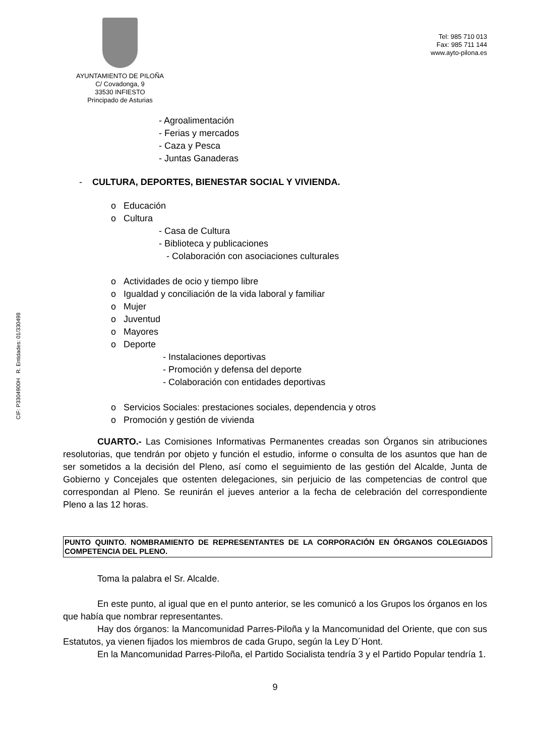CIF: P3304900H R. Entidades: 01/330498
AYUNTAMIENTO DE PILOÑA
C/ Covadonga, 9
33530 INFIESTO
Principado de Asturias
Tel: 985 710 013
Fax: 985 711 144
www.ayto-pilona.es
- Agroalimentación
- Ferias y mercados
- Caza y Pesca
- Juntas Ganaderas
- CULTURA, DEPORTES, BIENESTAR SOCIAL Y VIVIENDA.
o Educación
o Cultura
- Casa de Cultura
- Biblioteca y publicaciones
- Colaboración con asociaciones culturales
o Actividades de ocio y tiempo libre
o Igualdad y conciliación de la vida laboral y familiar
o Mujer
o Juventud
o Mayores
o Deporte
- Instalaciones deportivas
- Promoción y defensa del deporte
- Colaboración con entidades deportivas
o Servicios Sociales: prestaciones sociales, dependencia y otros
o Promoción y gestión de vivienda
CUARTO.- Las Comisiones Informativas Permanentes creadas son Órganos sin atribuciones resolutorias, que tendrán por objeto y función el estudio, informe o consulta de los asuntos que han de ser sometidos a la decisión del Pleno, así como el seguimiento de las gestión del Alcalde, Junta de Gobierno y Concejales que ostenten delegaciones, sin perjuicio de las competencias de control que correspondan al Pleno. Se reunirán el jueves anterior a la fecha de celebración del correspondiente Pleno a las 12 horas.
PUNTO QUINTO. NOMBRAMIENTO DE REPRESENTANTES DE LA CORPORACIÓN EN ÓRGANOS COLEGIADOS COMPETENCIA DEL PLENO.
Toma la palabra el Sr. Alcalde.
En este punto, al igual que en el punto anterior, se les comunicó a los Grupos los órganos en los que había que nombrar representantes.
Hay dos órganos: la Mancomunidad Parres-Piloña y la Mancomunidad del Oriente, que con sus Estatutos, ya vienen fijados los miembros de cada Grupo, según la Ley D´Hont.
En la Mancomunidad Parres-Piloña, el Partido Socialista tendría 3 y el Partido Popular tendría 1.
9